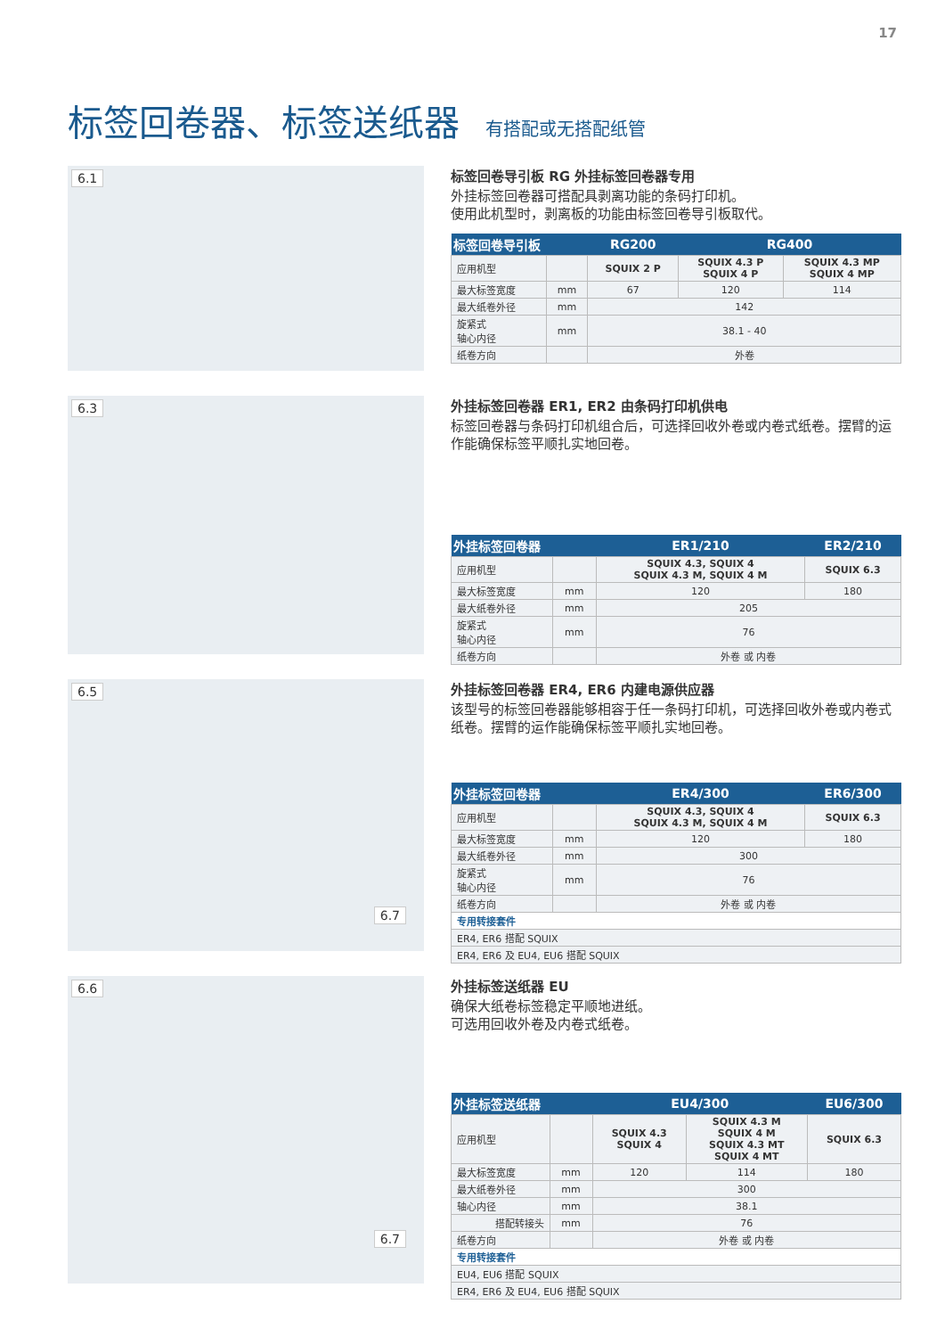17
标签回卷器、标签送纸器 有搭配或无搭配纸管
6.1
标签回卷导引板 RG 外挂标签回卷器专用
外挂标签回卷器可搭配具剥离功能的条码打印机。
使用此机型时，剥离板的功能由标签回卷导引板取代。
| 标签回卷导引板 | | RG200 | RG400 | |
| --- | --- | --- | --- | --- |
| 应用机型 | | SQUIX 2 P | SQUIX 4.3 P SQUIX 4 P | SQUIX 4.3 MP SQUIX 4 MP |
| 最大标签宽度 | mm | 67 | 120 | 114 |
| 最大纸卷外径 | mm | 142 | | |
| 旋紧式 轴心内径 | mm | 38.1 - 40 | | |
| 纸卷方向 | | 外卷 | | |
6.3
外挂标签回卷器 ER1, ER2 由条码打印机供电
标签回卷器与条码打印机组合后，可选择回收外卷或内卷式纸卷。摆臂的运作能确保标签平顺扎实地回卷。
| 外挂标签回卷器 | | ER1/210 | ER2/210 |
| --- | --- | --- | --- |
| 应用机型 | | SQUIX 4.3, SQUIX 4 SQUIX 4.3 M, SQUIX 4 M | SQUIX 6.3 |
| 最大标签宽度 | mm | 120 | 180 |
| 最大纸卷外径 | mm | 205 | |
| 旋紧式 轴心内径 | mm | 76 | |
| 纸卷方向 | | 外卷 或 内卷 | |
6.5
6.7
外挂标签回卷器 ER4, ER6 内建电源供应器
该型号的标签回卷器能够相容于任一条码打印机，可选择回收外卷或内卷式纸卷。摆臂的运作能确保标签平顺扎实地回卷。
| 外挂标签回卷器 | | ER4/300 | ER6/300 |
| --- | --- | --- | --- |
| 应用机型 | | SQUIX 4.3, SQUIX 4 SQUIX 4.3 M, SQUIX 4 M | SQUIX 6.3 |
| 最大标签宽度 | mm | 120 | 180 |
| 最大纸卷外径 | mm | 300 | |
| 旋紧式 轴心内径 | mm | 76 | |
| 纸卷方向 | | 外卷 或 内卷 | |
| 专用转接套件 | | | |
| ER4, ER6 搭配 SQUIX | | | |
| ER4, ER6 及 EU4, EU6 搭配 SQUIX | | | |
6.6
6.7
外挂标签送纸器 EU
确保大纸卷标签稳定平顺地进纸。
可选用回收外卷及内卷式纸卷。
| 外挂标签送纸器 | | EU4/300 | | EU6/300 |
| --- | --- | --- | --- | --- |
| 应用机型 | | SQUIX 4.3 SQUIX 4 | SQUIX 4.3 M SQUIX 4 M SQUIX 4.3 MT SQUIX 4 MT | SQUIX 6.3 |
| 最大标签宽度 | mm | 120 | 114 | 180 |
| 最大纸卷外径 | mm | 300 | | |
| 轴心内径 | mm | 38.1 | | |
| 搭配转接头 | mm | 76 | | |
| 纸卷方向 | | 外卷 或 内卷 | | |
| 专用转接套件 | | | | |
| EU4, EU6 搭配 SQUIX | | | | |
| ER4, ER6 及 EU4, EU6 搭配 SQUIX | | | | |